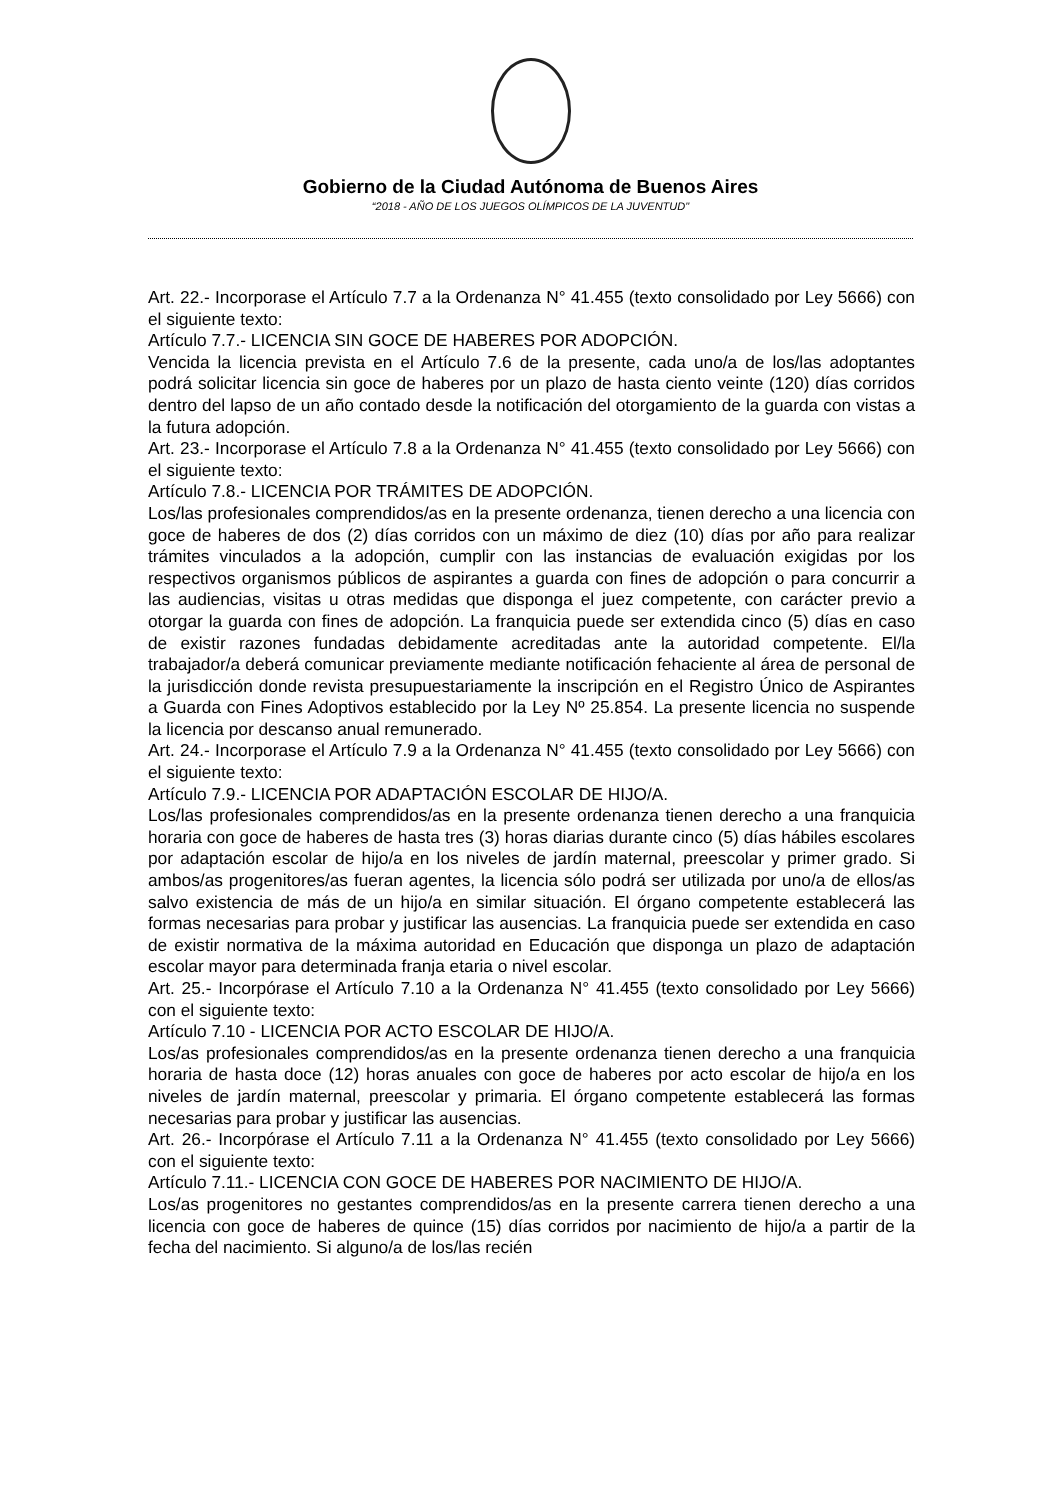Gobierno de la Ciudad Autónoma de Buenos Aires
“2018 - AÑO DE LOS JUEGOS OLÍMPICOS DE LA JUVENTUD"
Art. 22.- Incorporase el Artículo 7.7 a la Ordenanza N° 41.455 (texto consolidado por Ley 5666) con el siguiente texto:
Artículo 7.7.- LICENCIA SIN GOCE DE HABERES POR ADOPCIÓN.
Vencida la licencia prevista en el Artículo 7.6 de la presente, cada uno/a de los/las adoptantes podrá solicitar licencia sin goce de haberes por un plazo de hasta ciento veinte (120) días corridos dentro del lapso de un año contado desde la notificación del otorgamiento de la guarda con vistas a la futura adopción.
Art. 23.- Incorporase el Artículo 7.8 a la Ordenanza N° 41.455 (texto consolidado por Ley 5666) con el siguiente texto:
Artículo 7.8.- LICENCIA POR TRÁMITES DE ADOPCIÓN.
Los/las profesionales comprendidos/as en la presente ordenanza, tienen derecho a una licencia con goce de haberes de dos (2) días corridos con un máximo de diez (10) días por año para realizar trámites vinculados a la adopción, cumplir con las instancias de evaluación exigidas por los respectivos organismos públicos de aspirantes a guarda con fines de adopción o para concurrir a las audiencias, visitas u otras medidas que disponga el juez competente, con carácter previo a otorgar la guarda con fines de adopción. La franquicia puede ser extendida cinco (5) días en caso de existir razones fundadas debidamente acreditadas ante la autoridad competente. El/la trabajador/a deberá comunicar previamente mediante notificación fehaciente al área de personal de la jurisdicción donde revista presupuestariamente la inscripción en el Registro Único de Aspirantes a Guarda con Fines Adoptivos establecido por la Ley Nº 25.854. La presente licencia no suspende la licencia por descanso anual remunerado.
Art. 24.- Incorporase el Artículo 7.9 a la Ordenanza N° 41.455 (texto consolidado por Ley 5666) con el siguiente texto:
Artículo 7.9.- LICENCIA POR ADAPTACIÓN ESCOLAR DE HIJO/A.
Los/las profesionales comprendidos/as en la presente ordenanza tienen derecho a una franquicia horaria con goce de haberes de hasta tres (3) horas diarias durante cinco (5) días hábiles escolares por adaptación escolar de hijo/a en los niveles de jardín maternal, preescolar y primer grado. Si ambos/as progenitores/as fueran agentes, la licencia sólo podrá ser utilizada por uno/a de ellos/as salvo existencia de más de un hijo/a en similar situación. El órgano competente establecerá las formas necesarias para probar y justificar las ausencias. La franquicia puede ser extendida en caso de existir normativa de la máxima autoridad en Educación que disponga un plazo de adaptación escolar mayor para determinada franja etaria o nivel escolar.
Art. 25.- Incorpórase el Artículo 7.10 a la Ordenanza N° 41.455 (texto consolidado por Ley 5666) con el siguiente texto:
Artículo 7.10 - LICENCIA POR ACTO ESCOLAR DE HIJO/A.
Los/as profesionales comprendidos/as en la presente ordenanza tienen derecho a una franquicia horaria de hasta doce (12) horas anuales con goce de haberes por acto escolar de hijo/a en los niveles de jardín maternal, preescolar y primaria. El órgano competente establecerá las formas necesarias para probar y justificar las ausencias.
Art. 26.- Incorpórase el Artículo 7.11 a la Ordenanza N° 41.455 (texto consolidado por Ley 5666) con el siguiente texto:
Artículo 7.11.- LICENCIA CON GOCE DE HABERES POR NACIMIENTO DE HIJO/A.
Los/as progenitores no gestantes comprendidos/as en la presente carrera tienen derecho a una licencia con goce de haberes de quince (15) días corridos por nacimiento de hijo/a a partir de la fecha del nacimiento. Si alguno/a de los/las recién